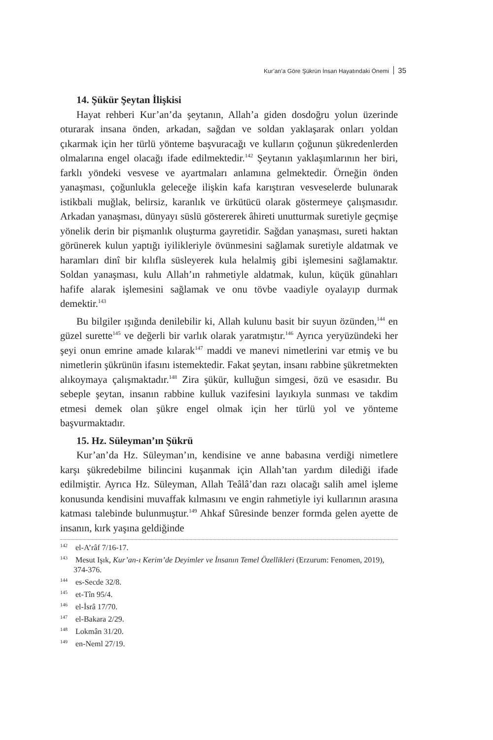Kur’an’a Göre Şükrün İnsan Hayatındaki Önemi 35
14. Şükür Şeytan İlişkisi
Hayat rehberi Kur’an’da şeytanın, Allah’a giden dosdoğru yolun üzerinde oturarak insana önden, arkadan, sağdan ve soldan yaklaşarak onları yoldan çıkarmak için her türlü yönteme başvuracağı ve kulların çoğunun şükredenlerden olmalarına engel olacağı ifade edilmektedir.<sup>142</sup> Şeytanın yaklaşımlarının her biri, farklı yöndeki vesvese ve ayartmaları anlamına gelmektedir. Örneğin önden yanaşması, çoğunlukla geleceğe ilişkin kafa karıştıran vesveselerde bulunarak istikbali muğlak, belirsiz, karanlık ve ürkütücü olarak göstermeye çalışmasıdır. Arkadan yanaşması, dünyayı süslü göstererek âhireti unutturmak suretiyle geçmişe yönelik derin bir pişmanlık oluşturma gayretidir. Sağdan yanaşması, sureti haktan görünerek kulun yaptığı iyilikleriyle övünmesini sağlamak suretiyle aldatmak ve haramları dinî bir kılıfla süsleyerek kula helalmiş gibi işlemesini sağlamaktır. Soldan yanaşması, kulu Allah’ın rahmetiyle aldatmak, kulun, küçük günahları hafife alarak işlemesini sağlamak ve onu tövbe vaadiyle oyalayıp durmak demektir.<sup>143</sup>
Bu bilgiler ışığında denilebilir ki, Allah kulunu basit bir suyun özünden,<sup>144</sup> en güzel surette<sup>145</sup> ve değerli bir varlık olarak yaratmıştır.<sup>146</sup> Ayrıca yeryüzündeki her şeyi onun emrine amade kılarak<sup>147</sup> maddi ve manevi nimetlerini var etmiş ve bu nimetlerin şükrünün ifasını istemektedir. Fakat şeytan, insanı rabbine şükretmekten alıkoymaya çalışmaktadır.<sup>148</sup> Zira şükür, kulluğun simgesi, özü ve esasıdır. Bu sebeple şeytan, insanın rabbine kulluk vazifesini layıkıyla sunması ve takdim etmesi demek olan şükre engel olmak için her türlü yol ve yönteme başvurmaktadır.
15. Hz. Süleyman’ın Şükrü
Kur’an’da Hz. Süleyman’ın, kendisine ve anne babasına verdiği nimetlere karşı şükredebilme bilincini kuşanmak için Allah’tan yardım dilediği ifade edilmiştir. Ayrıca Hz. Süleyman, Allah Teâlâ’dan razı olacağı salih amel işleme konusunda kendisini muvaffak kılmasını ve engin rahmetiyle iyi kullarının arasına katması talebinde bulunmuştur.<sup>149</sup> Ahkaf Sûresinde benzer formda gelen ayette de insanın, kırk yaşına geldiğinde
<sup>142</sup> el-A’râf 7/16-17.
<sup>143</sup> Mesut Işık, Kur’an-ı Kerim’de Deyimler ve İnsanın Temel Özellikleri (Erzurum: Fenomen, 2019), 374-376.
<sup>144</sup> es-Secde 32/8.
<sup>145</sup> et-Tîn 95/4.
<sup>146</sup> el-İsrâ 17/70.
<sup>147</sup> el-Bakara 2/29.
<sup>148</sup> Lokmân 31/20.
<sup>149</sup> en-Neml 27/19.